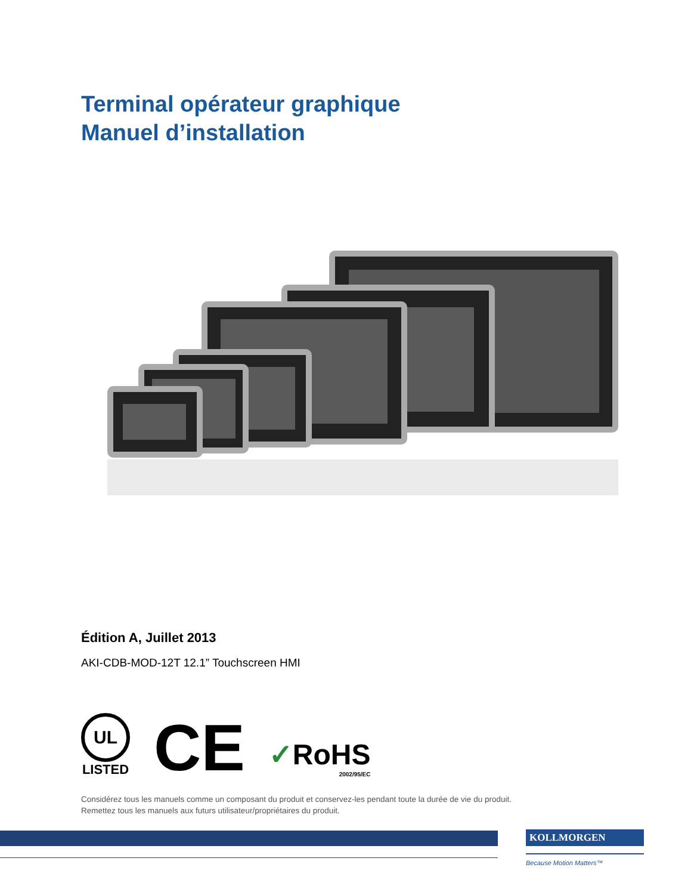Terminal opérateur graphique
Manuel d’installation
Édition A, Juillet 2013
AKI-CDB-MOD-12T 12.1” Touchscreen HMI
UL
LISTED
CE
✓RoHS
2002/95/EC
Considérez tous les manuels comme un composant du produit et conservez-les pendant toute la durée de vie du produit.
Remettez tous les manuels aux futurs utilisateur/propriétaires du produit.
KOLLMORGEN
Because Motion Matters™